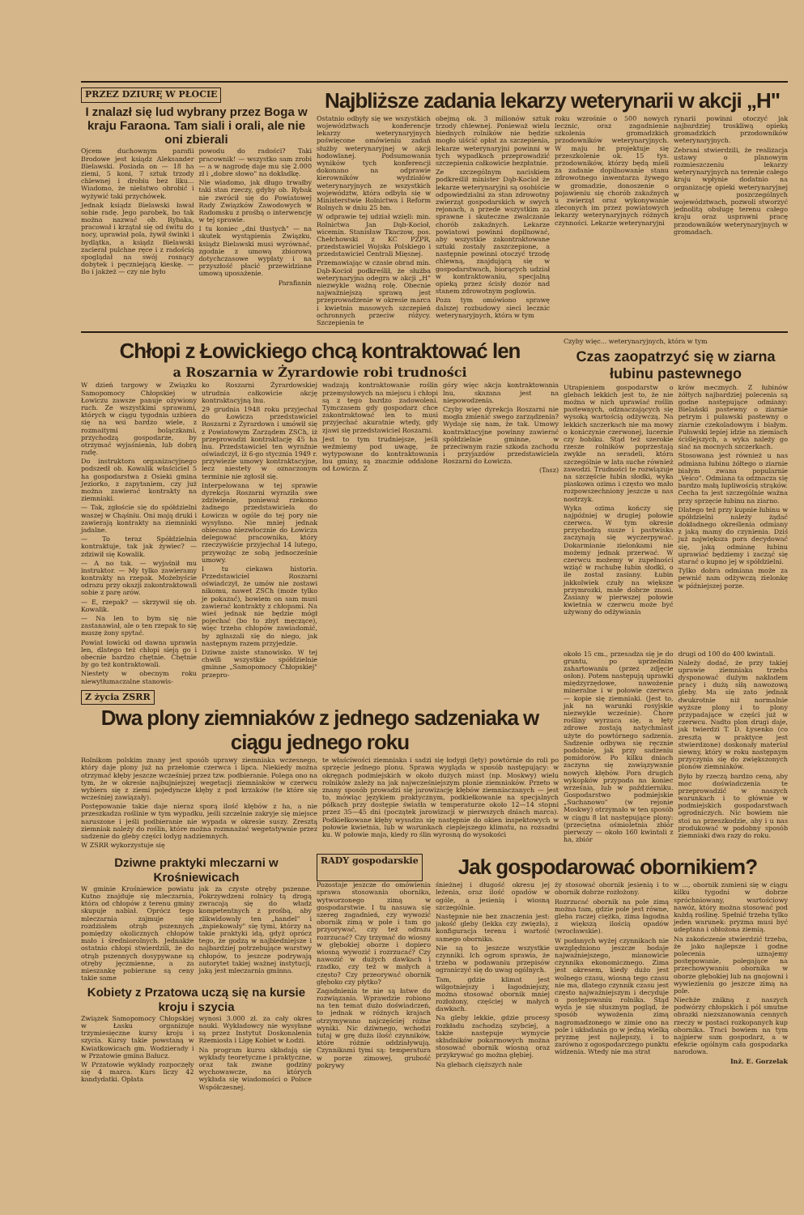PRZEZ DZIURĘ W PŁOCIE
I znalazł się lud wybrany przez Boga w kraju Faraona. Tam siali i orali, ale nie oni zbierali
Ojcem duchownym parafii Brodowe jest ksiądz Aleksander Bielawski. Posiada on — 18 ha ziemi, 5 koni, 7 sztuk trzody chlewnej i drobiu bez liku... Wiadomo, że niełatwo obrobić i wyżywić taki przychówek.
Jednak ksiądz Bielawski ławał sobie radę. Jego parobek, bo tak można nazwać ob. Rybaka, pracował i krzątał się od świtu do nocy, uprawiał pola, żywił świnki i bydlątka, a ksiądz Bielawski zacierał pulchne ręce i z radością spoglądał na swój rosnący dobytek i pęczniejącą kieskę. — Bo i jakżeż — czy nie było
powodu do radości? Taki pracownik! — wszystko sam zrobi — a w nagrodę daje mu się 2.000 zł i „dobre słowo" na dokładkę.
Nie wiadomo, jak długo trwałby taki stan rzeczy, gdyby ob. Rybak nie zwrócił się do Powiatowej Rady Związków Zawodowych w Radomsku z prośbą o interwencję w tej sprawie.
I tu koniec „dni tłustych" — na skutek wystąpienia Związku, ksiądz Bielawski musi wyrównać, zgodnie z umową zbiorową dotychczasowe wypłaty i na przyszłość płacić przewidziane umową uposażenie.
Parafianin
Najbliższe zadania lekarzy weterynarii w akcji „H"
Ostatnio odbyły się we wszystkich województwach konferencje lekarzy weterynaryjnych poświęcone omówieniu zadań służby weterynaryjnej w akcji hodowlanej. Podsumowania wyników tych konferencji dokonano na odprawie kierowników wydziałów weterynaryjnych ze wszystkich województw, która odbyła się w Ministerstwie Rolnictwa i Reform Rolnych w dniu 25 bm.
W odprawie tej udział wzięli: min. Rolnictwa Jan Dąb-Kocioł, wicemin. Stanisław Tkaczow, pos. Chełchowski z KC PZPR, przedstawiciel Wojska Polskiego i przedstawiciel Centrali Mięsnej.
Przemawiając w czasie obrad min. Dąb-Kocioł podkreślił, że służba weterynaryjna odegra w akcji „H" niezwykle ważną rolę. Obecnie najważniejszą sprawą jest przeprowadzenie w okresie marca i kwietnia masowych szczepień ochronnych przeciw różycy. Szczepienia te
obejmą ok. 3 milionów sztuk trzody chlewnej. Ponieważ wielu biednych rolników nie będzie mogło uiścić opłat za szczepienia, lekarze weterynaryjni powinni w tych wypadkach przeprowadzić szczepienia całkowicie bezpłatnie.
Ze szczególnym naciskiem podkreślił minister Dąb-Kocioł że lekarze weterynaryjni są osobiście odpowiedzialni za stan zdrowotny zwierząt gospodarskich w swych rejonach, a przede wszystkim za sprawne i skuteczne zwalczanie chorób zakaźnych. Lekarze powiatowi powinni dopilnować, aby wszystkie zakontraktowane sztuki zostały zaszczepione, a następnie powinni otoczyć trzodę chlewną, znajdującą się w gospodarstwach, biorących udział w kontraktowaniu, specjalną opieką przez ścisły dozór nad stanem zdrowotnym pogłowia.
Poza tym omówiono sprawę dalszej rozbudowy sieci lecznic weterynaryjnych, która w tym
roku wzrośnie o 500 nowych lecznic, oraz zagadnienie szkolenia gromadzkich przodowników weterynaryjnych. W maju br. projektuje się przeszkolenie ok. 15 tys. przodowników, którzy będą mieli za zadanie dopilnowanie stanu zdrowotnego inwentarza żywego w gromadzie, donoszenie o pojawieniu się chorób zakaźnych u zwierząt oraz wykonywanie zleconych im przez powiatowych lekarzy weterynaryjnych różnych czynności. Lekarze weterynaryjni
rynarii powinni otoczyć jak najbardziej troskliwą opieką gromadzkich przodowników weterynaryjnych.
Zebrani stwierdzili, że realizacja ustawy o planowym rozmieszczeniu lekarzy weterynaryjnych na terenie całego kraju wpłynie dodatnio na organizację opieki weterynaryjnej w poszczególnych województwach, pozwoli stworzyć jednolitą obsługę terenu całego kraju oraz usprawni pracę przodowników weterynaryjnych w gromadach.
Chłopi z Łowickiego chcą kontraktować len
a Roszarnia w Żyrardowie robi trudności
W dzień targowy w Związku Samopomocy Chłopskiej w Łowiczu zawsze panuje ożywiony ruch. Ze wszystkimi sprawami, których w ciągu tygodnia uzbiera się na wsi bardzo wiele, z rozmaitymi bolączkami, przychodzą gospodarze, by otrzymać wyjaśnienia, lub dobrą radę.
Do instruktora organizacyjnego podszedł ob. Kowalik właściciel 5 ha gospodarstwa z Osieki gmina Jeziorko, z zapytaniem, czy już można zawierać kontrakty na ziemniaki.
— Tak, zgłoście się do spółdzielni waszej w Chąśniu. Oni mają druki i zawierają kontrakty na ziemniaki jadalne.
— To teraz Spółdzielnia kontraktuje, tak jak żywiec? — zdziwił się Kowalik.
— A no tak. — wyjaśnił mu instruktor. — My tylko zawieramy kontrakty na rzepak. Możebyście odrazu przy okazji zakontraktowali sobie z parę arów.
— E, rzepak? — skrzywił się ob. Kowalik.
— Na len to bym się nie zastanawiał, ale o ten rzepak to się muszę żony spytać.
Powiat łowicki od dawna uprawia len, dlatego też chłopi sieją go i obecnie bardzo chętnie. Chętnie by go też kontraktowali.
Niestety w obecnym roku niewytłumaczalne stanowis-
ko Roszarni Żyrardowskiej utrudnia całkowicie akcję kontraktacyjną lnu.
29 grudnia 1948 roku przyjechał do Łowicza przedstawiciel Roszarni z Żyrardowa i umówił się z Powiatowym Zarządem ZSCh, iż przeprowadzi kontraktację 45 ha lnu. Przedstawiciel ten wyraźnie oświadczył, iż 6-go stycznia 1949 r. przywiezie umowy kontraktacyjne, lecz niestety w oznaczonym terminie nie zgłosił się.
Interpelowana w tej sprawie dyrekcja Roszarni wyraziła swe zdziwienie, ponieważ rzekomo żadnego przedstawiciela do Łowicza w ogóle do tej pory nie wysyłano. Nie mniej jednak obiecano niezwłocznie do Łowicza delegować pracownika, który rzeczywiście przyjechał 14 lutego, przywożąc ze sobą jednocześnie umowy.
I tu ciekawa historia. Przedstawiciel Roszarni oświadczył, że umów nie zostawi nikomu, nawet ZSCh (może tylko je pokazać), bowiem on sam musi zawierać kontrakty z chłopami. Na wieś jednak nie będzie mógł pojechać (bo to zbyt męczące), więc trzeba chłopów zawiadomić, by zgłaszali się do niego, jak następnym razem przyjedzie.
Dziwne zaiste stanowisko. W tej chwili wszystkie spółdzielnie gminne „Samopomocy Chłopskiej" przepro-
wadzają kontraktowanie roślin przemysłowych na miejscu i chłopi są z tego bardzo zadowoleni. Tymczasem gdy gospodarz chce zakontraktować len to musi przyjechać akuratnie wtedy, gdy zjawi się przedstawiciel Roszarni.
Jest to tym trudniejsze, jeśli weźmiemy pod uwagę, że wytypowane do kontraktowania lnu gminy, są znacznie oddalone od Łowicza. Z
góry więc akcja kontraktowania lnu, skazana jest na niepowodzenia.
Czyby więc dyrekcja Roszarni nie mogła zmienić swego zarządzenia? Wydaje się nam, że tak. Umowy kontraktacyjne powinny zawierać spółdzielnie gminne, w przeciwnym razie szkoda zachodu i przyjazdów przedstawiciela Roszarni do Łowicza.
(Tasz)
Z życia ZSRR
Dwa plony ziemniaków z jednego sadzeniaka w ciągu jednego roku
Rolnikom polskim znany jest sposób uprawy ziemniaka wczesnego, który daje plony już na przełomie czerwca i lipca. Niekiedy można otrzymać kłęby jeszcze wcześniej przez tzw. podbieranie. Polega ono na tym, że w okresie najbujniejszej wegetacji ziemniaków w czerwcu wybiera się z ziemi pojedyncze kłęby z pod krzaków (te które się wcześniej zawiązały).
Postępowanie takie daje nieraz sporą ilość kłębów z ha, a nie przeszkadza roślinie w tym wypadku, jeśli szczelnie zakryje się miejsce naruszone i jeśli podbieranie nie wypada w okresie suszy. Zresztą ziemniak należy do roślin, które można rozmnażać wegetatywnie przez sadzenie do gleby części łodyg nadziemnych.
W ZSRR wykorzystuje się
te właściwości ziemniaka i sadzi się łodygi (lęty) powtórnie do roli po sprzęcie jednego plonu. Sprawa wygląda w sposób następujący: w okręgach podmiejskich w około dużych miast (np. Moskwy) wielu rolników zależy na jak najwcześniejszym plonie ziemniaków. Przeto w znany sposób prowadzi się jarowizację kłębów ziemniaczanych — jest to, mówiąc językiem praktycznym, podkiełkowanie na specjalnych półkach przy dostępie światła w temperaturze około 12—14 stopni przez 35—45 dni (początek jarowizacji w pierwszych dniach marca). Podkiełkowane kłęby wysadza się następnie do okien inspektowych w połowie kwietnia, lub w warunkach cieplejszego klimatu, na rozsadni ku. W połowie maja, kiedy ro ślin wyrosną do wysokości
Czyby więc... weterynaryjnych, która w tym
Czas zaopatrzyć się w ziarna łubinu pastewnego
Utrapieniem gospodarstw o glebach lekkich jest to, że nie można w nich uprawiać roślin pastewnych, odznaczających się wysoką wartością odżywczą. Na lekkich szczerkach nie ma mowy o koniczynie czerwonej, lucernie czy bobiku. Stąd też szerokie rzesze rolników poprzestają zwykle na seradeli, która szczególnie w lata suche również zawodzi. Trudności te rozwiązuje na szczęście łubin słodki, wyka piaskowa ozima i często wo mało rozpowszechniony jeszcze u nas nostrzyk.
Wyka ozima kończy się najpóźniej w drugiej połowie czerwca. W tym okresie przychodzą susze i pastwiska zaczynają się wyczerpywać. Dokarmianie zielonkami nie możemy jednak przerwać. W czerwcu możemy w zupełności wziąć w rachubę łubin słodki, o ile został zasiany. Łubin jakkolwiek czuły na większe przymrozki, małe dobrze znosi. Zasiany w pierwszej połowie kwietnia w czerwcu może być używany do odżywiania
krów mecznych. Z łubinów żółtych najbardziej polecenia są godne następujące odmiany: Bielański pastewny o ziarnie petrym i puławski pastewny o ziarnie czekoladowym i białym. Puławski lepiej idzie na ziemiach ściślejszych, a wyka należy go siać na mocnych szczerkach.
Stosowana jest również u nas odmiana łubinu żółtego o ziarnie białym zwana popularnie „Veico". Odmiana ta odznacza się bardzo małą lupliwością strąków. Cecha ta jest szczególnie ważna przy sprzęcie łubinu na ziarno.
Dlatego też przy kupnie łubinu w spółdzielni należy żądać dokładnego określenia odmiany z jaką mamy do czynienia. Dziś już największa pora decydować się, jaką odmianę łubinu uprawiać będziemy i zacząć się starać o kupno jej w spółdzielni.
Tylko dobra odmiana może za pewnić nam odżywczą zielonkę w późniejszej porze.
około 15 cm., przesadza się je do gruntu, po uprzednim zahartowaniu (przez zdjęcie osłon). Potem następują uprawki międzyrzędowe, nawożenie mineralne i w połowie czerwca — kopie się ziemniaki. (Jest to, jak na warunki rosyjskie niezwykle wcześnie). Chore rośliny wyrzuca się, a łęty zdrowe zostają natychmiast użyte do powtórnego sadzenia. Sadzenie odbywa się ręcznie podobnie, jak przy sadzeniu pomidorów. Po kilku dniach zaczyna się zawiązywanie nowych kłębów. Pora drugich wykopków przypada na koniec września, lub w październiku. Gospodarstwo podmiejskie „Suchanowo" (w rejonie Moskwy) otrzymało w ten sposób w ciągu 8 lat następujące plony: (przeciętna ośmioletnia zbiór pierwszy — około 160 kwintali z ha, zbiór
drugi od 100 do 400 kwintali.
Należy dodać, że przy takiej uprawie ziemniaka trzeba dysponować dużym nakładem pracy i dużą siłą nawozową gleby. Ma się zato jednak dwukrotnie niż normalnie wyższe plony i to plony przypadające w części już w czerwcu. Nadto plon drugi daje, jak twierdzi T. D. Łysenko (co zresztą w praktyce jest stwierdzone) doskonały materiał siewny, który w roku następnym przyczynia się do zwiększonych plonów ziemniaków.
Było by rzeczą bardzo ceną, aby moc doświadczenia te przeprowadzić w naszych warunkach i to głównie w podmiejskich gospodarstwach ogrodniczych. Nic bowiem nie stoi na przeszkodzie, aby i u nas produkować w podobny sposób ziemniaki dwa razy do roku.
Dziwne praktyki mleczarni w Krośniewicach
W gminie Krośniewice powiatu Kutno znajduje się mleczarnia, która od chłopów z terenu gminy skupuje nabiał. Oprócz tego mleczarnia zajmuje się rozdziałem otrąb pszennych pomiędzy okolicznych chłopów mało i średniorolnych. Jednakże ostatnio chłopi stwierdzili, że do otrąb pszennych dosypywane są otręby jęczmienne, a za mieszankę pobierane są ceny takie same
jak za czyste otręby pszenne. Pokrzywdzeni rolnicy tą drogą zwracają się do władz kompetentnych z prośbą, aby zlikwidowały ten „handel" i „zapiekowały" się tymi, którzy na takie praktyki idą, gdyż oprócz tego, że godzą w najbiedniejsze i najbardziej potrzebujące warstwy chłopów, to jeszcze podrywają autorytet takiej ważnej instytucji, jaką jest mleczarnia gminna.
Kobiety z Przatowa uczą się na kursie kroju i szycia
Związek Samopomocy Chłopskiej w Łasku organizuje trzymiesięczne kursy kroju i szycia. Kursy takie powstaną w Kwiatkowicach gm. Wodzierady i w Przatowie gmina Bałucz.
W Przatowie wykłady rozpoczęły się 4 marca. Kurs liczy 42 kandydatki. Opłata
wynosi 3.000 zł. za cały okres nauki. Wykładowcy nie wysyłane są przez Instytut Doskonalenia Rzemiosła i Ligę Kobiet w Łodzi.
Na program kursu składają się wykłady teoretyczne i praktyczne, oraz tak zwane godziny wychowawcze, na których wykłada się wiadomości o Polsce Współczesnej.
RADY gospodarskie
Jak gospodarować obornikiem?
Pozostaje jeszcze do omówienia sprawa stosowania obornika, wytworzonego zimą w gospodarstwie. I tu nasuwa się szereg zagadnień, czy wywozić obornik zimą w pole i tam go przyorywać, czy też odrazu rozrzucać? Czy trzymać do wiosny w głębokiej oborze i dopiero wiosną wywozić i rozrzucać? Czy nawozić w dużych dawkach i rzadko, czy też w małych a często? Czy przeorywać obornik głęboko czy płytko?
Zagadnienia te nie są łatwe do rozwiązania. Wprawdzie robiono na ten temat dużo doświadczeń, to jednak w różnych krajach otrzymywano najczęściej różne wyniki. Nic dziwnego, wchodzi tutaj w grę duża ilość czynników, które różnie oddziaływują. Czynnikami tymi są: temperatura w porze zimowej, grubość pokrywy
śnieżnej i długość okresu jej leżenia, oraz ilość opadów w ogóle, a jesienią i wiosną szczególnie.
Następnie nie bez znaczenia jest: jakość gleby (lekka czy zwięzła), konfiguracja terenu i wartość samego obornika.
Nie są to jeszcze wszystkie czynniki. Ich ogrom sprawia, że trzeba w podawaniu przepisów ograniczyć się do uwag ogólnych.
Tam, gdzie klimat jest wilgotniejszy i łagodniejszy, można stosować obornik mniej rozłożony, częściej w małych dawkach.
Na gleby lekkie, gdzie procesy rozkładu zachodzą szybciej, a także następuje wymycie składników pokarmowych można stosować obornik wiosną oraz przykrywać go można głębiej.
Na glebach cięższych nale
ży stosować obornik jesienią i to obornik dobrze rozłożony.
Rozrzucać obornik na pole zimą można tam, gdzie pole jest równe, gleba raczej ciężka, zima łagodna z większą ilością opadów (wrocławskie).
W podanych wyżej czynnikach nie uwzględniono jeszcze bodaje najważniejszego, mianowicie czynnika ekonomicznego. Zima jest okresem, kiedy dużo jest wolnego czasu, wiosną tego czasu nie ma, dlatego czynnik czasu jest często najważniejszym i decyduje o postępowaniu rolnika. Stąd wyda je się słusznym pogląd, że sposób wywożenia zimą nagromadzonego w zimie ono na pole i układania go w jedną wielką pryzmę jest najlepszy, i to zarówno z ogospodarczego punktu widzenia. Wtedy nie ma strat
w ..., obornik zamieni się w ciągu kilku tygodni w dobrze spróchniowany, wartościowy nawóz, który można stosować pod każdą roślinę. Spełnić trzeba tylko jeden warunek: pryzma musi być udeptana i obłożona ziemią.
Na zakończenie stwierdzić trzeba, że jako najlepsze i godne polecenia uznajemy postępowanie, polegające na przechowywaniu obornika w oborze głębokiej lub na gnojowni i wywiezieniu go jeszcze zimą na pole.
Niechże znikną z naszych podwórzy chłopskich i pól smutne obrazki niezszanowania cennych rzeczy w postaci rozkopanych kup obornika. Traci bowiem na tym najpierw sam gospodarz, a w efekcie ogólnym cała gospodarka narodowa.
Inż. E. Gorzelak